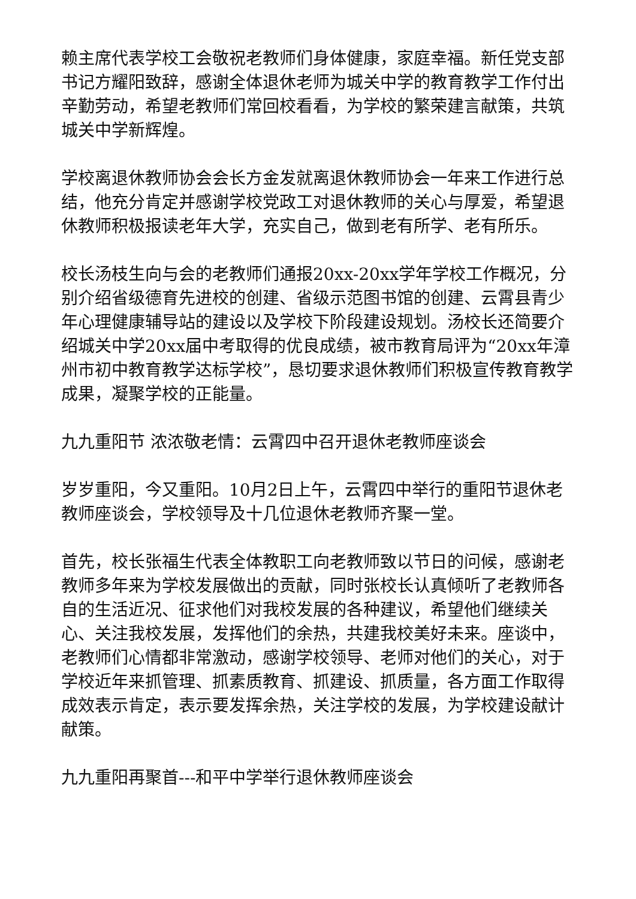赖主席代表学校工会敬祝老教师们身体健康，家庭幸福。新任党支部书记方耀阳致辞，感谢全体退休老师为城关中学的教育教学工作付出辛勤劳动，希望老教师们常回校看看，为学校的繁荣建言献策，共筑城关中学新辉煌。
学校离退休教师协会会长方金发就离退休教师协会一年来工作进行总结，他充分肯定并感谢学校党政工对退休教师的关心与厚爱，希望退休教师积极报读老年大学，充实自己，做到老有所学、老有所乐。
校长汤枝生向与会的老教师们通报20xx-20xx学年学校工作概况，分别介绍省级德育先进校的创建、省级示范图书馆的创建、云霄县青少年心理健康辅导站的建设以及学校下阶段建设规划。汤校长还简要介绍城关中学20xx届中考取得的优良成绩，被市教育局评为“20xx年漳州市初中教育教学达标学校”，恳切要求退休教师们积极宣传教育教学成果，凝聚学校的正能量。
九九重阳节 浓浓敬老情：云霄四中召开退休老教师座谈会
岁岁重阳，今又重阳。10月2日上午，云霄四中举行的重阳节退休老教师座谈会，学校领导及十几位退休老教师齐聚一堂。
首先，校长张福生代表全体教职工向老教师致以节日的问候，感谢老教师多年来为学校发展做出的贡献，同时张校长认真倾听了老教师各自的生活近况、征求他们对我校发展的各种建议，希望他们继续关心、关注我校发展，发挥他们的余热，共建我校美好未来。座谈中，老教师们心情都非常激动，感谢学校领导、老师对他们的关心，对于学校近年来抓管理、抓素质教育、抓建设、抓质量，各方面工作取得成效表示肯定，表示要发挥余热，关注学校的发展，为学校建设献计献策。
九九重阳再聚首---和平中学举行退休教师座谈会